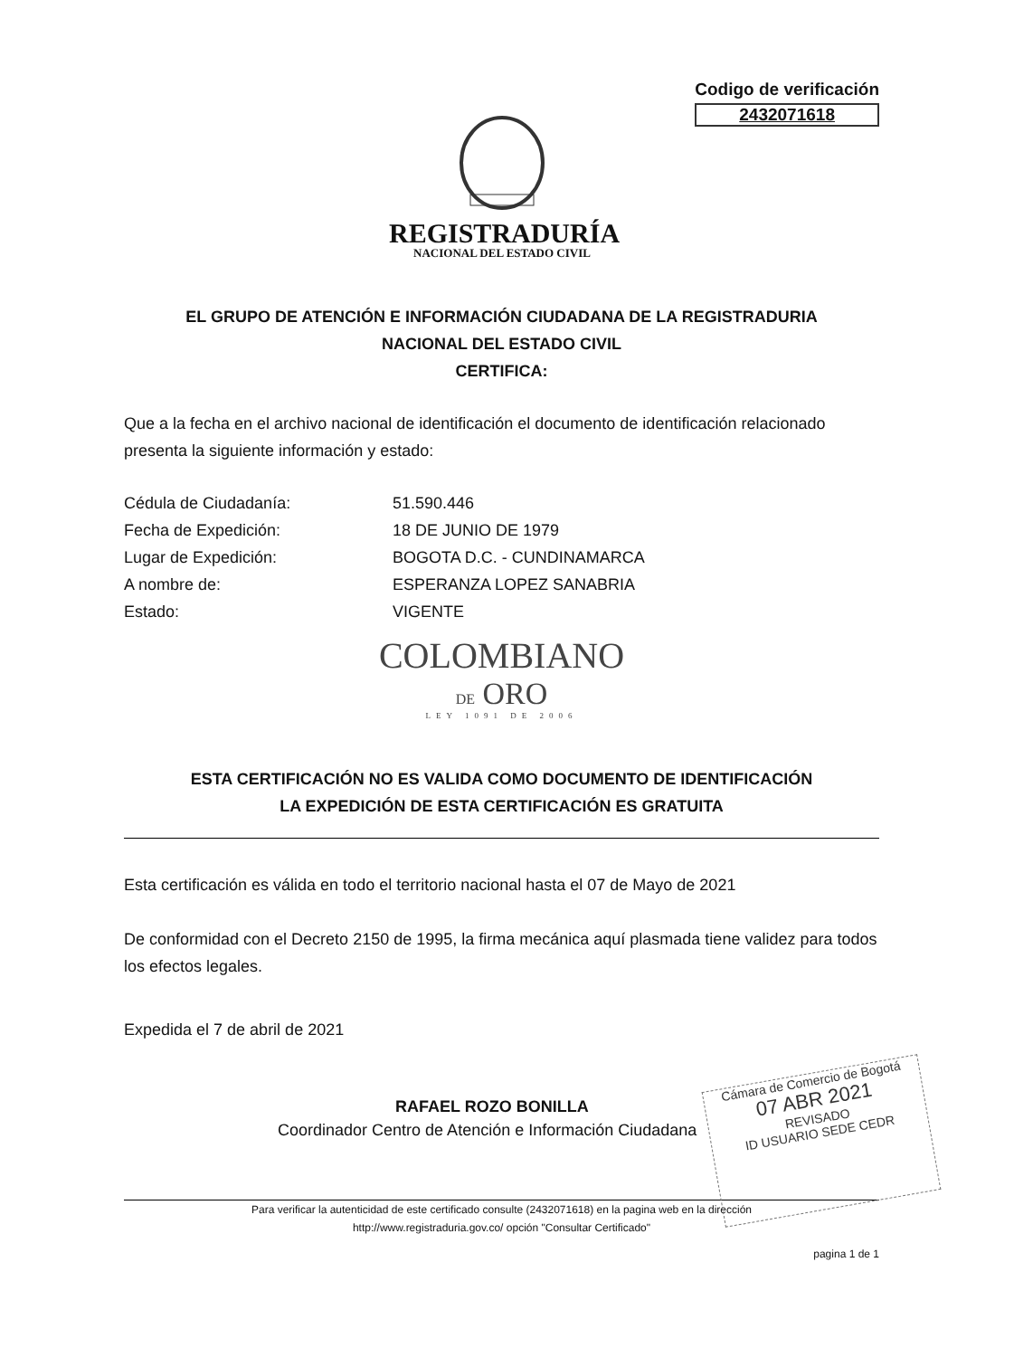Codigo de verificación
2432071618
REGISTRADURÍA
NACIONAL DEL ESTADO CIVIL
EL GRUPO DE ATENCIÓN E INFORMACIÓN CIUDADANA DE LA REGISTRADURIA
NACIONAL DEL ESTADO CIVIL
CERTIFICA:
Que a la fecha en el archivo nacional de identificación el documento de identificación relacionado presenta la siguiente información y estado:
Cédula de Ciudadanía: 51.590.446
Fecha de Expedición: 18 DE JUNIO DE 1979
Lugar de Expedición: BOGOTA D.C. - CUNDINAMARCA
A nombre de: ESPERANZA LOPEZ SANABRIA
Estado: VIGENTE
COLOMBIANO
DE ORO
LEY 1091 DE 2006
ESTA CERTIFICACIÓN NO ES VALIDA COMO DOCUMENTO DE IDENTIFICACIÓN
LA EXPEDICIÓN DE ESTA CERTIFICACIÓN ES GRATUITA
Esta certificación es válida en todo el territorio nacional hasta el 07 de Mayo de 2021
De conformidad con el Decreto 2150 de 1995, la firma mecánica aquí plasmada tiene validez para todos los efectos legales.
Expedida el 7 de abril de 2021
RAFAEL ROZO BONILLA
Coordinador Centro de Atención e Información Ciudadana
Cámara de Comercio de Bogotá
07 ABR 2021
REVISADO
ID USUARIO SEDE CEDR
Para verificar la autenticidad de este certificado consulte (2432071618) en la pagina web en la dirección
http://www.registraduria.gov.co/ opción "Consultar Certificado"
pagina 1 de 1